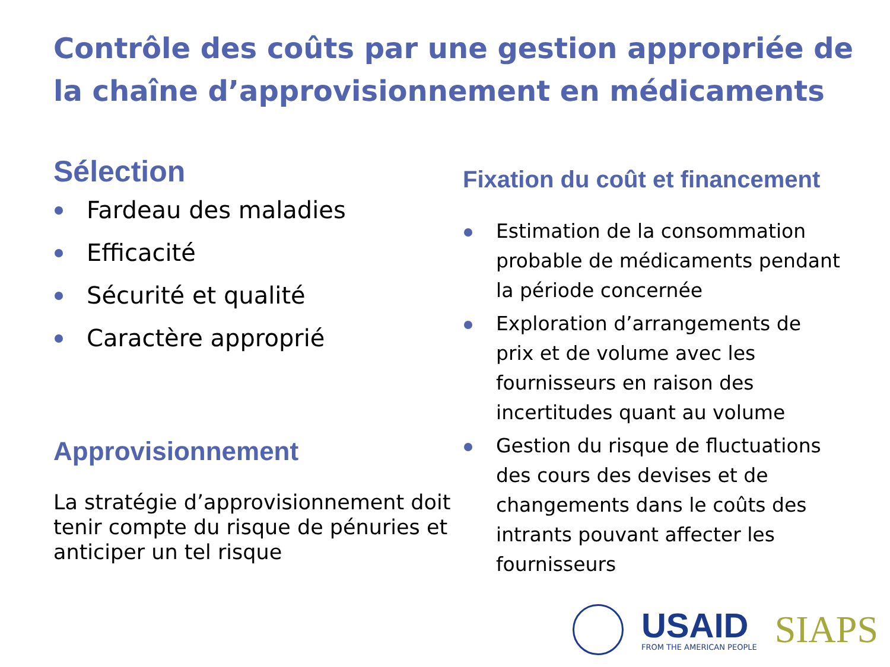Contrôle des coûts par une gestion appropriée de la chaîne d’approvisionnement en médicaments
Sélection
Fardeau des maladies
Efficacité
Sécurité et qualité
Caractère approprié
Approvisionnement
La stratégie d’approvisionnement doit tenir compte du risque de pénuries et anticiper un tel risque
Fixation du coût et financement
Estimation de la consommation probable de médicaments pendant la période concernée
Exploration d’arrangements de prix et de volume avec les fournisseurs en raison des incertitudes quant au volume
Gestion du risque de fluctuations des cours des devises et de changements dans le coûts des intrants pouvant affecter les fournisseurs
USAID
FROM THE AMERICAN PEOPLE
SIAPS